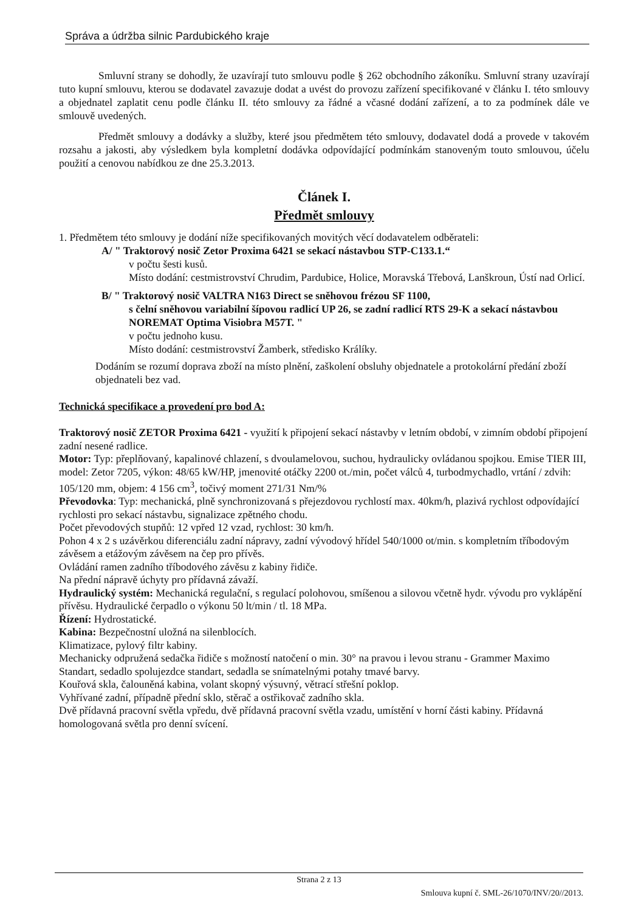Správa a údržba silnic Pardubického kraje
Smluvní strany se dohodly, že uzavírají tuto smlouvu podle § 262 obchodního zákoníku. Smluvní strany uzavírají tuto kupní smlouvu, kterou se dodavatel zavazuje dodat a uvést do provozu zařízení specifikované v článku I. této smlouvy a objednatel zaplatit cenu podle článku II. této smlouvy za řádné a včasné dodání zařízení, a to za podmínek dále ve smlouvě uvedených.
Předmět smlouvy a dodávky a služby, které jsou předmětem této smlouvy, dodavatel dodá a provede v takovém rozsahu a jakosti, aby výsledkem byla kompletní dodávka odpovídající podmínkám stanoveným touto smlouvou, účelu použití a cenovou nabídkou ze dne 25.3.2013.
Článek I.
Předmět smlouvy
1. Předmětem této smlouvy je dodání níže specifikovaných movitých věcí dodavatelem odběrateli:
A/ " Traktorový nosič Zetor Proxima 6421 se sekací nástavbou STP-C133.1.“
v počtu šesti kusů.
Místo dodání: cestmistrovství Chrudim, Pardubice, Holice, Moravská Třebová, Lanškroun, Ústí nad Orlicí.
B/ " Traktorový nosič VALTRA N163 Direct se sněhovou frézou SF 1100,
s čelní sněhovou variabilní šípovou radlicí UP 26, se zadní radlicí RTS 29-K a sekací nástavbou NOREMAT Optima Visiobra M57T. "
v počtu jednoho kusu.
Místo dodání: cestmistrovství Žamberk, středisko Králíky.
Dodáním se rozumí doprava zboží na místo plnění, zaškolení obsluhy objednatele a protokolární předání zboží objednateli bez vad.
Technická specifikace a provedení pro bod A:
Traktorový nosič ZETOR Proxima 6421 - využití k připojení sekací nástavby v letním období, v zimním období připojení zadní nesené radlice.
Motor: Typ: přeplňovaný, kapalinové chlazení, s dvoulamelovou, suchou, hydraulicky ovládanou spojkou. Emise TIER III, model: Zetor 7205, výkon: 48/65 kW/HP, jmenovité otáčky 2200 ot./min, počet válců 4, turbodmychadlo, vrtání / zdvih: 105/120 mm, objem: 4 156 cm<sup>3</sup>, točivý moment 271/31 Nm/%
Převodovka: Typ: mechanická, plně synchronizovaná s přejezdovou rychlostí max. 40km/h, plazivá rychlost odpovídající rychlosti pro sekací nástavbu, signalizace zpětného chodu.
Počet převodových stupňů: 12 vpřed 12 vzad, rychlost: 30 km/h.
Pohon 4 x 2 s uzávěrkou diferenciálu zadní nápravy, zadní vývodový hřídel 540/1000 ot/min. s kompletním tříbodovým závěsem a etážovým závěsem na čep pro přívěs.
Ovládání ramen zadního tříbodového závěsu z kabiny řidiče.
Na přední nápravě úchyty pro přídavná závaží.
Hydraulický systém: Mechanická regulační, s regulací polohovou, smíšenou a silovou včetně hydr. vývodu pro vyklápění přívěsu. Hydraulické čerpadlo o výkonu 50 lt/min / tl. 18 MPa.
Řízení: Hydrostatické.
Kabina: Bezpečnostní uložná na silenblocích.
Klimatizace, pylový filtr kabiny.
Mechanicky odpružená sedačka řidiče s možností natočení o min. 30° na pravou i levou stranu - Grammer Maximo Standart, sedadlo spolujezdce standart, sedadla se snímatelnými potahy tmavé barvy.
Kouřová skla, čalouněná kabina, volant skopný výsuvný, větrací střešní poklop.
Vyhřívané zadní, případně přední sklo, stěrač a ostřikovač zadního skla.
Dvě přídavná pracovní světla vpředu, dvě přídavná pracovní světla vzadu, umístění v horní části kabiny. Přídavná homologovaná světla pro denní svícení.
Strana 2 z 13
Smlouva kupní č. SML-26/1070/INV/20//2013.